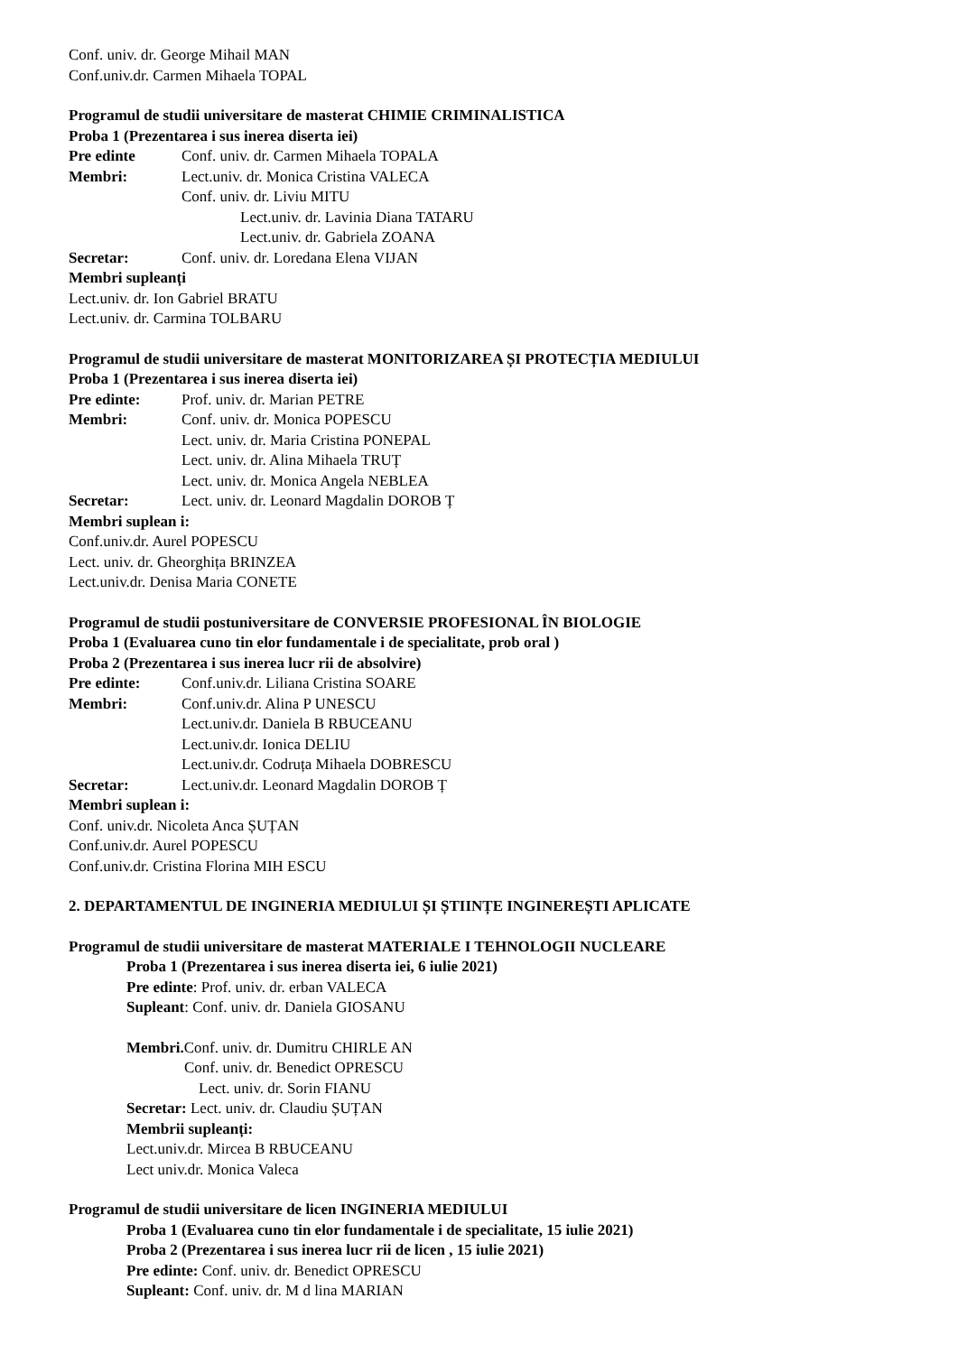Conf. univ. dr. George Mihail MAN
Conf.univ.dr. Carmen Mihaela TOPAL
Programul de studii universitare de masterat CHIMIE CRIMINALISTICA
Proba 1 (Prezentarea i sus inerea diserta iei)
Pre edinte Conf. univ. dr. Carmen Mihaela TOPALA
Membri: Lect.univ. dr. Monica Cristina VALECA
Conf. univ. dr. Liviu MITU
Lect.univ. dr. Lavinia Diana TATARU
Lect.univ. dr. Gabriela ZOANA
Secretar: Conf. univ. dr. Loredana Elena VIJAN
Membri supleanți
Lect.univ. dr. Ion Gabriel BRATU
Lect.univ. dr. Carmina TOLBARU
Programul de studii universitare de masterat MONITORIZAREA ȘI PROTECȚIA MEDIULUI
Proba 1 (Prezentarea i sus inerea diserta iei)
Pre edinte: Prof. univ. dr. Marian PETRE
Membri: Conf. univ. dr. Monica POPESCU
Lect. univ. dr. Maria Cristina PONEPAL
Lect. univ. dr. Alina Mihaela TRUȚ
Lect. univ. dr. Monica Angela NEBLEA
Secretar: Lect. univ. dr. Leonard Magdalin DOROB Ț
Membri suplean i:
Conf.univ.dr. Aurel POPESCU
Lect. univ. dr. Gheorghița BRINZEA
Lect.univ.dr. Denisa Maria CONETE
Programul de studii postuniversitare de CONVERSIE PROFESIONAL ÎN BIOLOGIE
Proba 1 (Evaluarea cuno tin elor fundamentale i de specialitate, prob oral )
Proba 2 (Prezentarea i sus inerea lucr rii de absolvire)
Pre edinte: Conf.univ.dr. Liliana Cristina SOARE
Membri: Conf.univ.dr. Alina P UNESCU
Lect.univ.dr. Daniela B RBUCEANU
Lect.univ.dr. Ionica DELIU
Lect.univ.dr. Codruța Mihaela DOBRESCU
Secretar: Lect.univ.dr. Leonard Magdalin DOROB Ț
Membri suplean i:
Conf. univ.dr. Nicoleta Anca ȘUȚAN
Conf.univ.dr. Aurel POPESCU
Conf.univ.dr. Cristina Florina MIH ESCU
2. DEPARTAMENTUL DE INGINERIA MEDIULUI ȘI ȘTIINȚE INGINEREȘTI APLICATE
Programul de studii universitare de masterat MATERIALE I TEHNOLOGII NUCLEARE
Proba 1 (Prezentarea i sus inerea diserta iei, 6 iulie 2021)
Pre edinte: Prof. univ. dr. erban VALECA
Supleant: Conf. univ. dr. Daniela GIOSANU
Membri. Conf. univ. dr. Dumitru CHIRLE AN
Conf. univ. dr. Benedict OPRESCU
Lect. univ. dr. Sorin FIANU
Secretar: Lect. univ. dr. Claudiu ȘUȚAN
Membrii supleanți:
Lect.univ.dr. Mircea B RBUCEANU
Lect univ.dr. Monica Valeca
Programul de studii universitare de licen INGINERIA MEDIULUI
Proba 1 (Evaluarea cuno tin elor fundamentale i de specialitate, 15 iulie 2021)
Proba 2 (Prezentarea i sus inerea lucr rii de licen , 15 iulie 2021)
Pre edinte: Conf. univ. dr. Benedict OPRESCU
Supleant: Conf. univ. dr. M d lina MARIAN